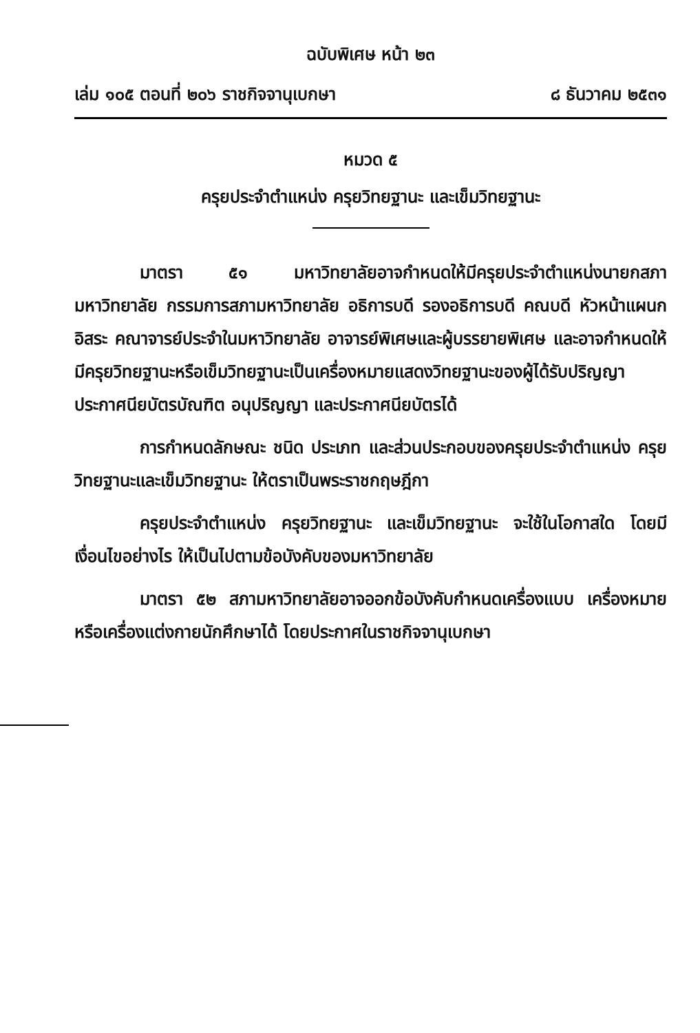ฉบับพิเศษ หน้า ๒๓
เล่ม ๑๐๕ ตอนที่ ๒๐๖ ราชกิจจานุเบกษา ๘ ธันวาคม ๒๕๓๑
หมวด ๕
ครุยประจำตำแหน่ง ครุยวิทยฐานะ และเข็มวิทยฐานะ
มาตรา ๕๑ มหาวิทยาลัยอาจกำหนดให้มีครุยประจำตำแหน่งนายกสภามหาวิทยาลัย กรรมการสภามหาวิทยาลัย อธิการบดี รองอธิการบดี คณบดี หัวหน้าแผนกอิสระ คณาจารย์ประจำในมหาวิทยาลัย อาจารย์พิเศษและผู้บรรยายพิเศษ และอาจกำหนดให้มีครุยวิทยฐานะหรือเข็มวิทยฐานะเป็นเครื่องหมายแสดงวิทยฐานะของผู้ได้รับปริญญา ประกาศนียบัตรบัณฑิต อนุปริญญา และประกาศนียบัตรได้
การกำหนดลักษณะ ชนิด ประเภท และส่วนประกอบของครุยประจำตำแหน่ง ครุยวิทยฐานะและเข็มวิทยฐานะ ให้ตราเป็นพระราชกฤษฎีกา
ครุยประจำตำแหน่ง ครุยวิทยฐานะ และเข็มวิทยฐานะ จะใช้ในโอกาสใด โดยมีเงื่อนไขอย่างไร ให้เป็นไปตามข้อบังคับของมหาวิทยาลัย
มาตรา ๕๒ สภามหาวิทยาลัยอาจออกข้อบังคับกำหนดเครื่องแบบ เครื่องหมาย หรือเครื่องแต่งกายนักศึกษาได้ โดยประกาศในราชกิจจานุเบกษา